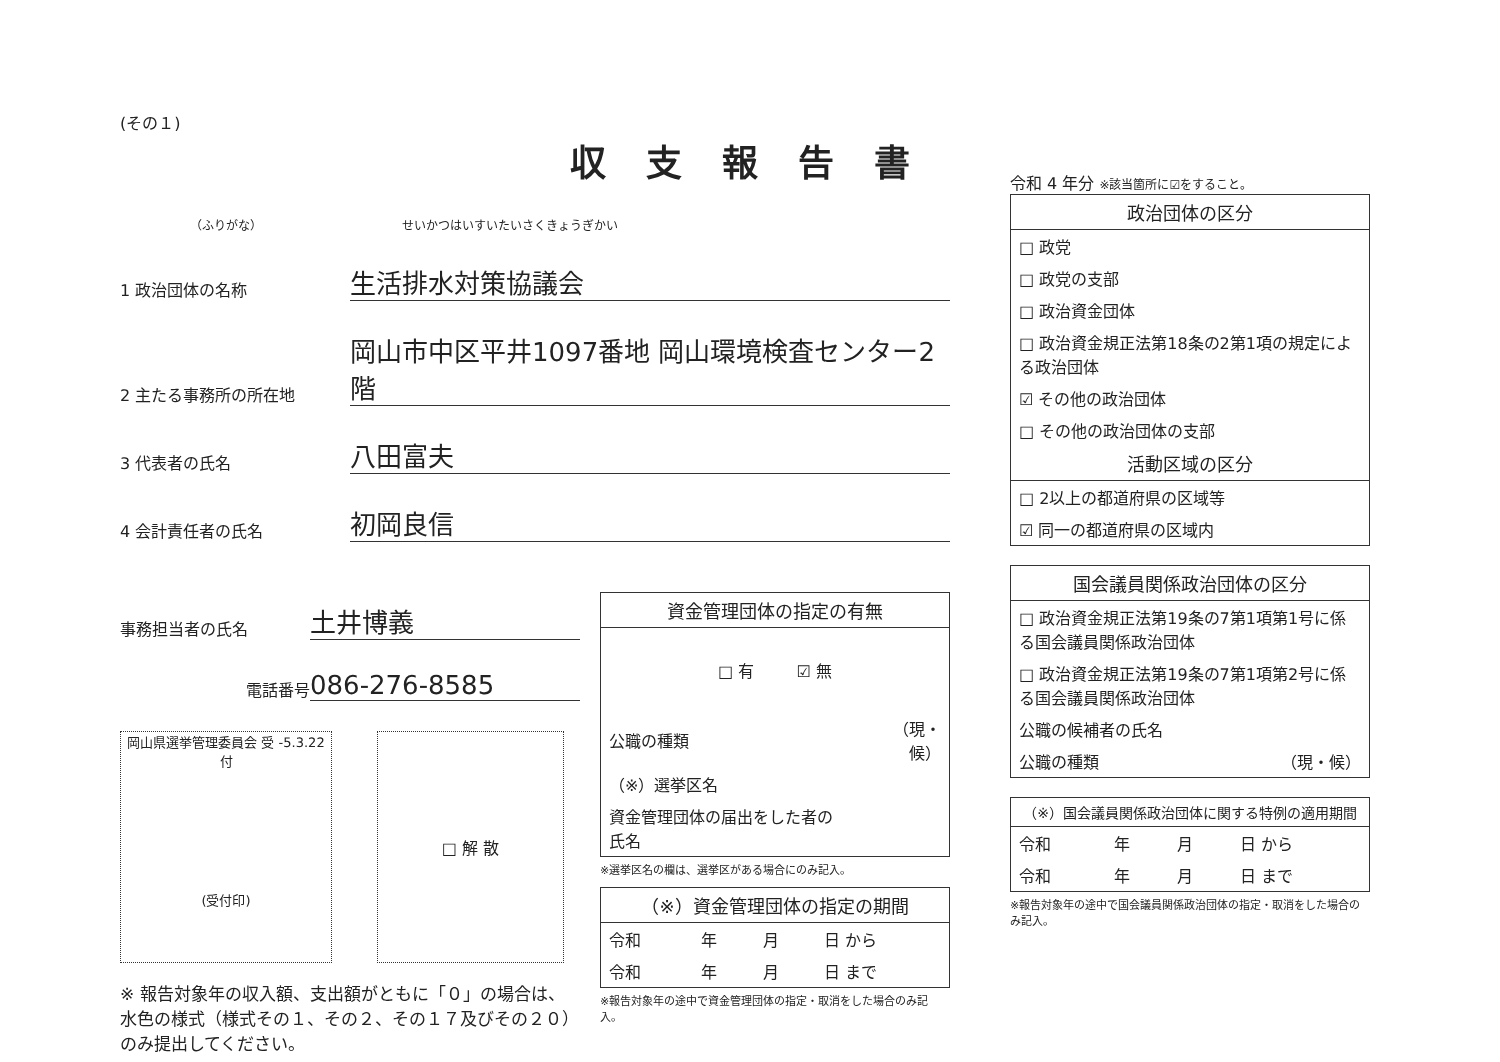(その１)
収支報告書
（ふりがな） せいかつはいすいたいさくきょうぎかい
1 政治団体の名称
生活排水対策協議会
2 主たる事務所の所在地
岡山市中区平井1097番地 岡山環境検査センター2階
3 代表者の氏名
八田富夫
4 会計責任者の氏名
初岡良信
事務担当者の氏名
土井博義
電話番号
086-276-8585
岡山県選挙管理委員会 受 -5.3.22 付
(受付印)
□ 解 散
※ 報告対象年の収入額、支出額がともに「０」の場合は、水色の様式（様式その１、その２、その１７及びその２０）のみ提出してください。
| 資金管理団体の指定の有無 | |
| --- | --- |
| □ 有 ☑ 無 | |
| 公職の種類 | （現・候） |
| （※）選挙区名 | |
| 資金管理団体の届出をした者の氏名 | |
※選挙区名の欄は、選挙区がある場合にのみ記入。
| （※）資金管理団体の指定の期間 | | | |
| --- | --- | --- | --- |
| 令和 | 年 | 月 | 日 から |
| 令和 | 年 | 月 | 日 まで |
※報告対象年の途中で資金管理団体の指定・取消をした場合のみ記入。
令和 4 年分 ※該当箇所に☑をすること。
| 政治団体の区分 |
| --- |
| □ 政党 |
| □ 政党の支部 |
| □ 政治資金団体 |
| □ 政治資金規正法第18条の2第1項の規定による政治団体 |
| ☑ その他の政治団体 |
| □ その他の政治団体の支部 |
| 活動区域の区分 |
| □ 2以上の都道府県の区域等 |
| ☑ 同一の都道府県の区域内 |
| 国会議員関係政治団体の区分 | |
| --- | --- |
| □ 政治資金規正法第19条の7第1項第1号に係る国会議員関係政治団体 | |
| □ 政治資金規正法第19条の7第1項第2号に係る国会議員関係政治団体 | |
| 公職の候補者の氏名 | |
| 公職の種類 | （現・候） |
| （※）国会議員関係政治団体に関する特例の適用期間 | | | |
| --- | --- | --- | --- |
| 令和 | 年 | 月 | 日 から |
| 令和 | 年 | 月 | 日 まで |
※報告対象年の途中で国会議員関係政治団体の指定・取消をした場合のみ記入。